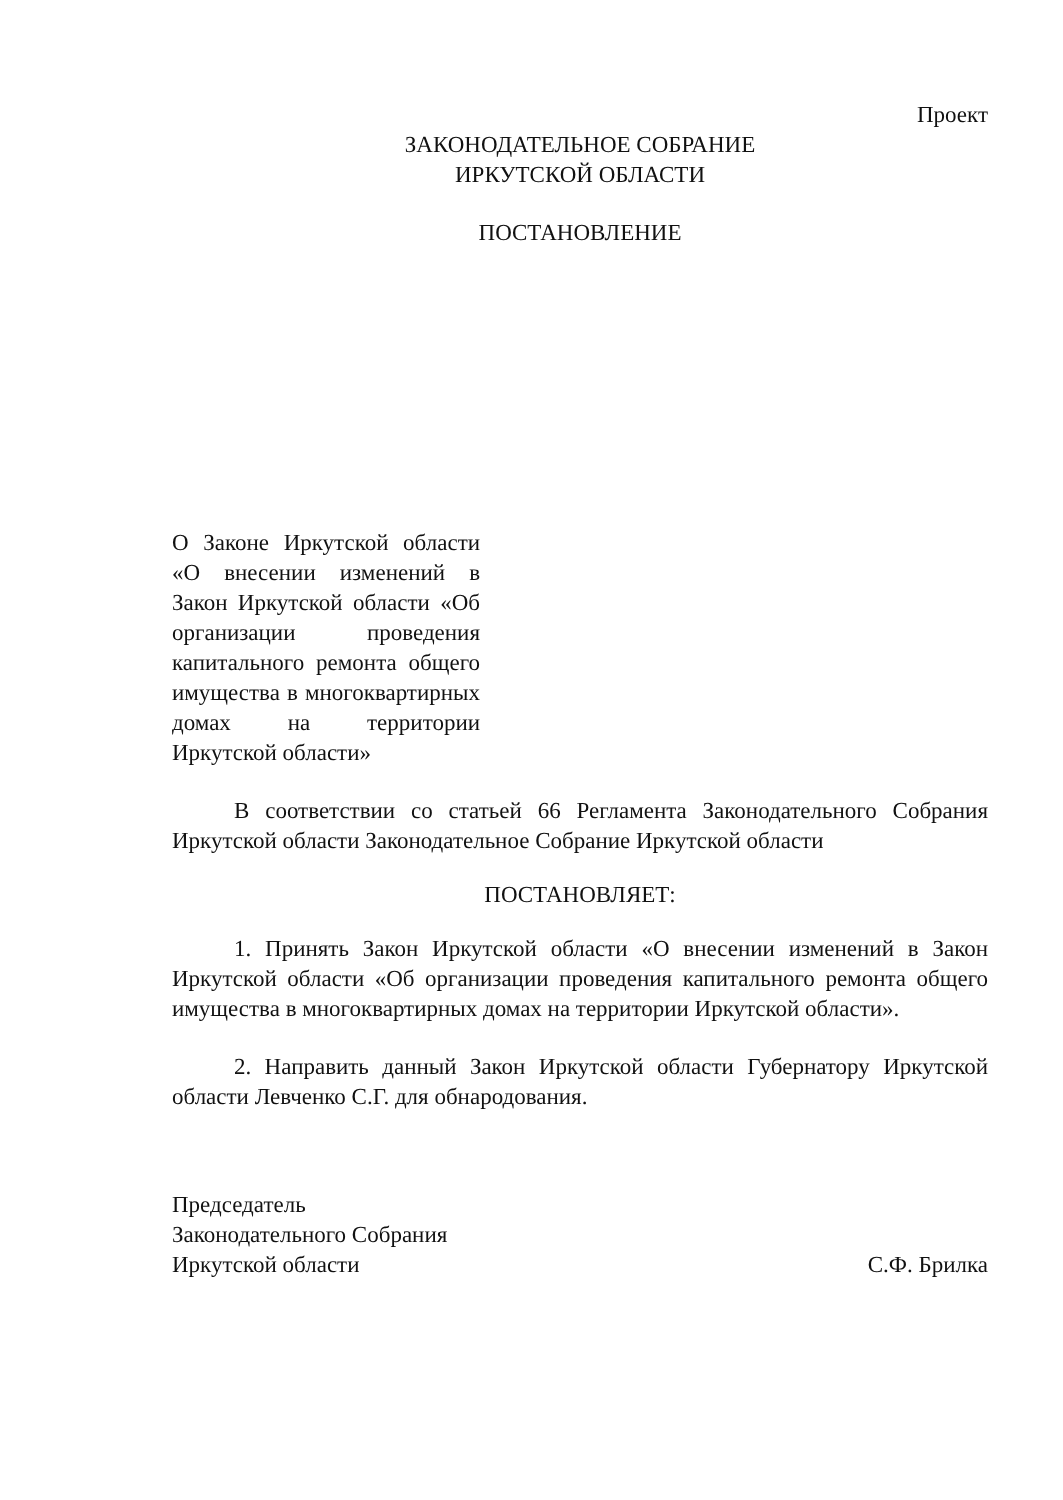Проект
ЗАКОНОДАТЕЛЬНОЕ СОБРАНИЕ
ИРКУТСКОЙ ОБЛАСТИ
ПОСТАНОВЛЕНИЕ
О Законе Иркутской области «О внесении изменений в Закон Иркутской области «Об организации проведения капитального ремонта общего имущества в многоквартирных домах на территории Иркутской области»
В соответствии со статьей 66 Регламента Законодательного Собрания Иркутской области Законодательное Собрание Иркутской области
ПОСТАНОВЛЯЕТ:
1. Принять Закон Иркутской области «О внесении изменений в Закон Иркутской области «Об организации проведения капитального ремонта общего имущества в многоквартирных домах на территории Иркутской области».
2. Направить данный Закон Иркутской области Губернатору Иркутской области Левченко С.Г. для обнародования.
Председатель
Законодательного Собрания
Иркутской области
С.Ф. Брилка